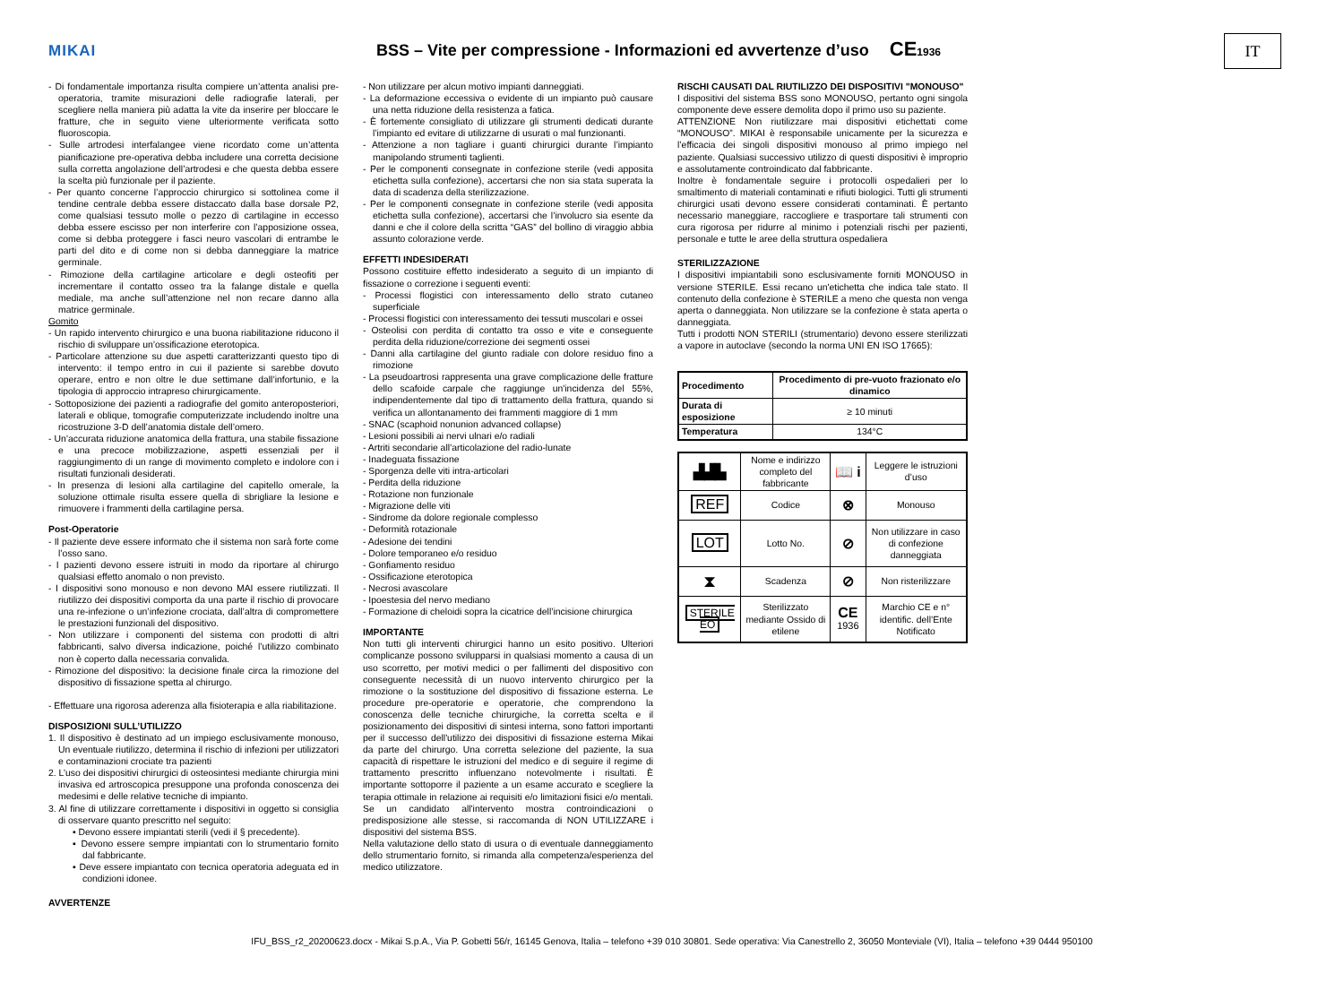MIKAI
BSS – Vite per compressione - Informazioni ed avvertenze d’uso CE1936
IT
- Di fondamentale importanza risulta compiere un’attenta analisi pre-operatoria, tramite misurazioni delle radiografie laterali, per scegliere nella maniera più adatta la vite da inserire per bloccare le fratture, che in seguito viene ulteriormente verificata sotto fluoroscopia.
- Sulle artrodesi interfalangee viene ricordato come un’attenta pianificazione pre-operativa debba includere una corretta decisione sulla corretta angolazione dell’artrodesi e che questa debba essere la scelta più funzionale per il paziente.
- Per quanto concerne l’approccio chirurgico si sottolinea come il tendine centrale debba essere distaccato dalla base dorsale P2, come qualsiasi tessuto molle o pezzo di cartilagine in eccesso debba essere escisso per non interferire con l’apposizione ossea, come si debba proteggere i fasci neuro vascolari di entrambe le parti del dito e di come non si debba danneggiare la matrice germinale.
- Rimozione della cartilagine articolare e degli osteofiti per incrementare il contatto osseo tra la falange distale e quella mediale, ma anche sull’attenzione nel non recare danno alla matrice germinale.
Gomito
- Un rapido intervento chirurgico e una buona riabilitazione riducono il rischio di sviluppare un’ossificazione eterotopica.
- Particolare attenzione su due aspetti caratterizzanti questo tipo di intervento: il tempo entro in cui il paziente si sarebbe dovuto operare, entro e non oltre le due settimane dall’infortunio, e la tipologia di approccio intrapreso chirurgicamente.
- Sottoposizione dei pazienti a radiografie del gomito anteroposteriori, laterali e oblique, tomografie computerizzate includendo inoltre una ricostruzione 3-D dell’anatomia distale dell’omero.
- Un’accurata riduzione anatomica della frattura, una stabile fissazione e una precoce mobilizzazione, aspetti essenziali per il raggiungimento di un range di movimento completo e indolore con i risultati funzionali desiderati.
- In presenza di lesioni alla cartilagine del capitello omerale, la soluzione ottimale risulta essere quella di sbrigliare la lesione e rimuovere i frammenti della cartilagine persa.
Post-Operatorie
- Il paziente deve essere informato che il sistema non sarà forte come l’osso sano.
- I pazienti devono essere istruiti in modo da riportare al chirurgo qualsiasi effetto anomalo o non previsto.
- I dispositivi sono monouso e non devono MAI essere riutilizzati. Il riutilizzo dei dispositivi comporta da una parte il rischio di provocare una re-infezione o un’infezione crociata, dall’altra di compromettere le prestazioni funzionali del dispositivo.
- Non utilizzare i componenti del sistema con prodotti di altri fabbricanti, salvo diversa indicazione, poiché l’utilizzo combinato non è coperto dalla necessaria convalida.
- Rimozione del dispositivo: la decisione finale circa la rimozione del dispositivo di fissazione spetta al chirurgo.
- Effettuare una rigorosa aderenza alla fisioterapia e alla riabilitazione.
DISPOSIZIONI SULL’UTILIZZO
1. Il dispositivo è destinato ad un impiego esclusivamente monouso, Un eventuale riutilizzo, determina il rischio di infezioni per utilizzatori e contaminazioni crociate tra pazienti
2. L’uso dei dispositivi chirurgici di osteosintesi mediante chirurgia mini invasiva ed artroscopica presuppone una profonda conoscenza dei medesimi e delle relative tecniche di impianto.
3. Al fine di utilizzare correttamente i dispositivi in oggetto si consiglia di osservare quanto prescritto nel seguito:
▪ Devono essere impiantati sterili (vedi il § precedente).
▪ Devono essere sempre impiantati con lo strumentario fornito dal fabbricante.
▪ Deve essere impiantato con tecnica operatoria adeguata ed in condizioni idonee.
AVVERTENZE
- Non utilizzare per alcun motivo impianti danneggiati.
- La deformazione eccessiva o evidente di un impianto può causare una netta riduzione della resistenza a fatica.
- È fortemente consigliato di utilizzare gli strumenti dedicati durante l’impianto ed evitare di utilizzarne di usurati o mal funzionanti.
- Attenzione a non tagliare i guanti chirurgici durante l’impianto manipolando strumenti taglienti.
- Per le componenti consegnate in confezione sterile (vedi apposita etichetta sulla confezione), accertarsi che non sia stata superata la data di scadenza della sterilizzazione.
- Per le componenti consegnate in confezione sterile (vedi apposita etichetta sulla confezione), accertarsi che l’involucro sia esente da danni e che il colore della scritta “GAS” del bollino di viraggio abbia assunto colorazione verde.
EFFETTI INDESIDERATI
Possono costituire effetto indesiderato a seguito di un impianto di fissazione o correzione i seguenti eventi:
- Processi flogistici con interessamento dello strato cutaneo superficiale
- Processi flogistici con interessamento dei tessuti muscolari e ossei
- Osteolisi con perdita di contatto tra osso e vite e conseguente perdita della riduzione/correzione dei segmenti ossei
- Danni alla cartilagine del giunto radiale con dolore residuo fino a rimozione
- La pseudoartrosi rappresenta una grave complicazione delle fratture dello scafoide carpale che raggiunge un'incidenza del 55%, indipendentemente dal tipo di trattamento della frattura, quando si verifica un allontanamento dei frammenti maggiore di 1 mm
- SNAC (scaphoid nonunion advanced collapse)
- Lesioni possibili ai nervi ulnari e/o radiali
- Artriti secondarie all’articolazione del radio-lunate
- Inadeguata fissazione
- Sporgenza delle viti intra-articolari
- Perdita della riduzione
- Rotazione non funzionale
- Migrazione delle viti
- Sindrome da dolore regionale complesso
- Deformità rotazionale
- Adesione dei tendini
- Dolore temporaneo e/o residuo
- Gonfiamento residuo
- Ossificazione eterotopica
- Necrosi avascolare
- Ipoestesia del nervo mediano
- Formazione di cheloidi sopra la cicatrice dell’incisione chirurgica
IMPORTANTE
Non tutti gli interventi chirurgici hanno un esito positivo. Ulteriori complicanze possono svilupparsi in qualsiasi momento a causa di un uso scorretto, per motivi medici o per fallimenti del dispositivo con conseguente necessità di un nuovo intervento chirurgico per la rimozione o la sostituzione del dispositivo di fissazione esterna. Le procedure pre-operatorie e operatorie, che comprendono la conoscenza delle tecniche chirurgiche, la corretta scelta e il posizionamento dei dispositivi di sintesi interna, sono fattori importanti per il successo dell'utilizzo dei dispositivi di fissazione esterna Mikai da parte del chirurgo. Una corretta selezione del paziente, la sua capacità di rispettare le istruzioni del medico e di seguire il regime di trattamento prescritto influenzano notevolmente i risultati. È importante sottoporre il paziente a un esame accurato e scegliere la terapia ottimale in relazione ai requisiti e/o limitazioni fisici e/o mentali. Se un candidato all'intervento mostra controindicazioni o predisposizione alle stesse, si raccomanda di NON UTILIZZARE i dispositivi del sistema BSS.
Nella valutazione dello stato di usura o di eventuale danneggiamento dello strumentario fornito, si rimanda alla competenza/esperienza del medico utilizzatore.
RISCHI CAUSATI DAL RIUTILIZZO DEI DISPOSITIVI "MONOUSO"
I dispositivi del sistema BSS sono MONOUSO, pertanto ogni singola componente deve essere demolita dopo il primo uso su paziente.
ATTENZIONE Non riutilizzare mai dispositivi etichettati come “MONOUSO”. MIKAI è responsabile unicamente per la sicurezza e l’efficacia dei singoli dispositivi monouso al primo impiego nel paziente. Qualsiasi successivo utilizzo di questi dispositivi è improprio e assolutamente controindicato dal fabbricante.
Inoltre è fondamentale seguire i protocolli ospedalieri per lo smaltimento di materiali contaminati e rifiuti biologici. Tutti gli strumenti chirurgici usati devono essere considerati contaminati. È pertanto necessario maneggiare, raccogliere e trasportare tali strumenti con cura rigorosa per ridurre al minimo i potenziali rischi per pazienti, personale e tutte le aree della struttura ospedaliera
STERILIZZAZIONE
I dispositivi impiantabili sono esclusivamente forniti MONOUSO in versione STERILE. Essi recano un'etichetta che indica tale stato. Il contenuto della confezione è STERILE a meno che questa non venga aperta o danneggiata. Non utilizzare se la confezione è stata aperta o danneggiata.
Tutti i prodotti NON STERILI (strumentario) devono essere sterilizzati a vapore in autoclave (secondo la norma UNI EN ISO 17665):
| Procedimento | Procedimento di pre-vuoto frazionato e/o dinamico |
| --- | --- |
| Durata di esposizione | ≥ 10 minuti |
| Temperatura | 134°C |
| ▟▟▙ | Nome e indirizzo completo del fabbricante | 📖 i | Leggere le istruzioni d’uso |
| REF | Codice | ⊗ | Monouso |
| LOT | Lotto No. | ⊘ | Non utilizzare in caso di confezione danneggiata |
| ⧗ | Scadenza | ⊘ | Non risterilizzare |
| STERILE EO | Sterilizzato mediante Ossido di etilene | CE 1936 | Marchio CE e n° identific. dell’Ente Notificato |
IFU_BSS_r2_20200623.docx - Mikai S.p.A., Via P. Gobetti 56/r, 16145 Genova, Italia – telefono +39 010 30801. Sede operativa: Via Canestrello 2, 36050 Monteviale (VI), Italia – telefono +39 0444 950100